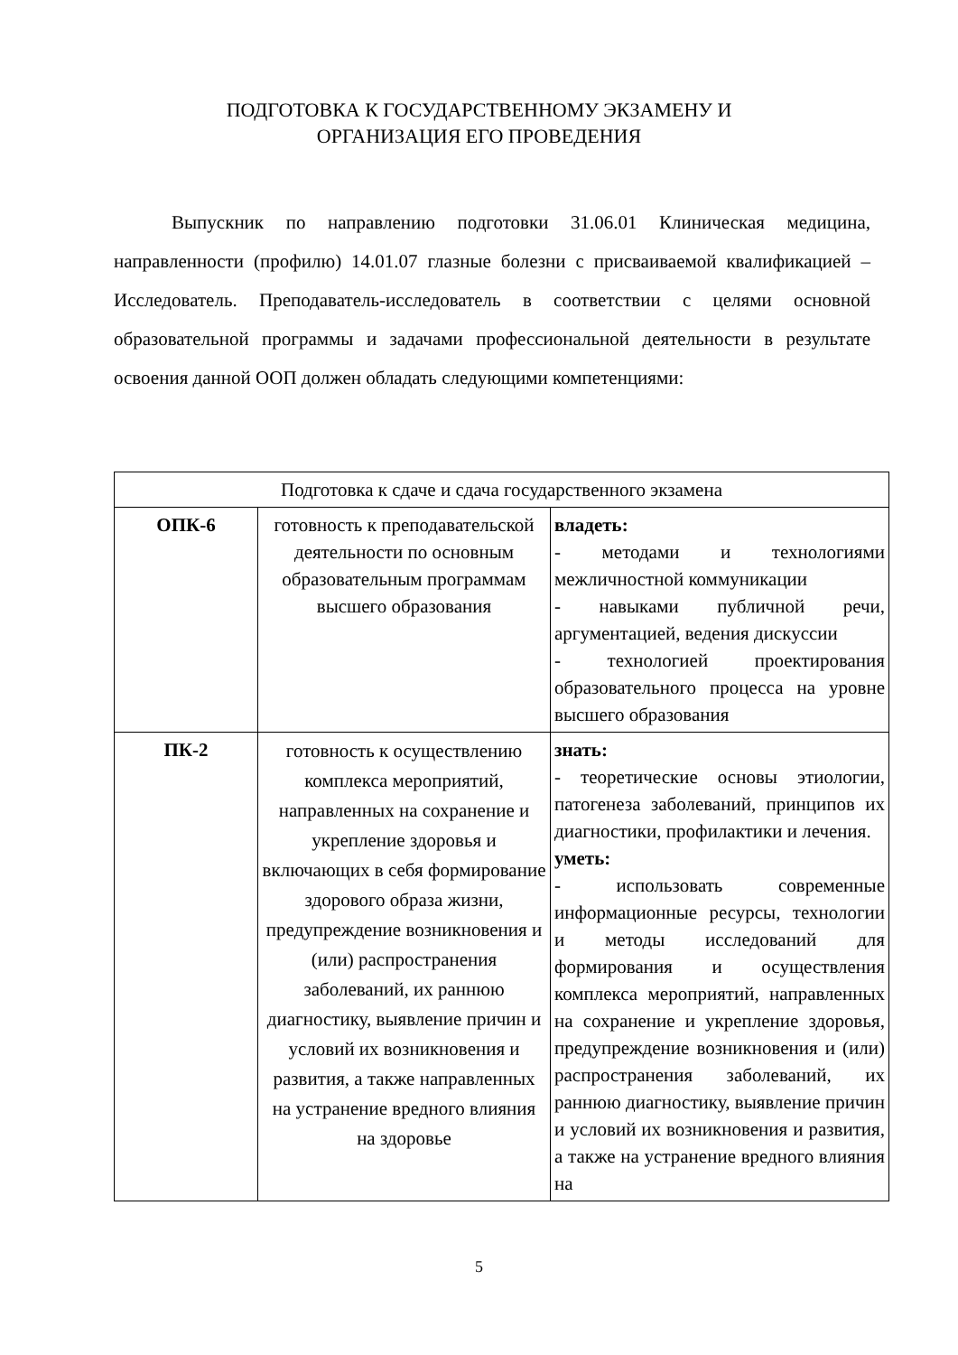ПОДГОТОВКА К ГОСУДАРСТВЕННОМУ ЭКЗАМЕНУ И
ОРГАНИЗАЦИЯ ЕГО ПРОВЕДЕНИЯ
Выпускник по направлению подготовки 31.06.01 Клиническая медицина, направленности (профилю) 14.01.07 глазные болезни с присваиваемой квалификацией – Исследователь. Преподаватель-исследователь в соответствии с целями основной образовательной программы и задачами профессиональной деятельности в результате освоения данной ООП должен обладать следующими компетенциями:
| Подготовка к сдаче и сдача государственного экзамена | | |
| --- | --- | --- |
| ОПК-6 | готовность к преподавательской деятельности по основным образовательным программам высшего образования | владеть: - методами и технологиями межличностной коммуникации - навыками публичной речи, аргументацией, ведения дискуссии - технологией проектирования образовательного процесса на уровне высшего образования |
| ПК-2 | готовность к осуществлению комплекса мероприятий, направленных на сохранение и укрепление здоровья и включающих в себя формирование здорового образа жизни, предупреждение возникновения и (или) распространения заболеваний, их раннюю диагностику, выявление причин и условий их возникновения и развития, а также направленных на устранение вредного влияния на здоровье | знать: - теоретические основы этиологии, патогенеза заболеваний, принципов их диагностики, профилактики и лечения. уметь: - использовать современные информационные ресурсы, технологии и методы исследований для формирования и осуществления комплекса мероприятий, направленных на сохранение и укрепление здоровья, предупреждение возникновения и (или) распространения заболеваний, их раннюю диагностику, выявление причин и условий их возникновения и развития, а также на устранение вредного влияния на |
5